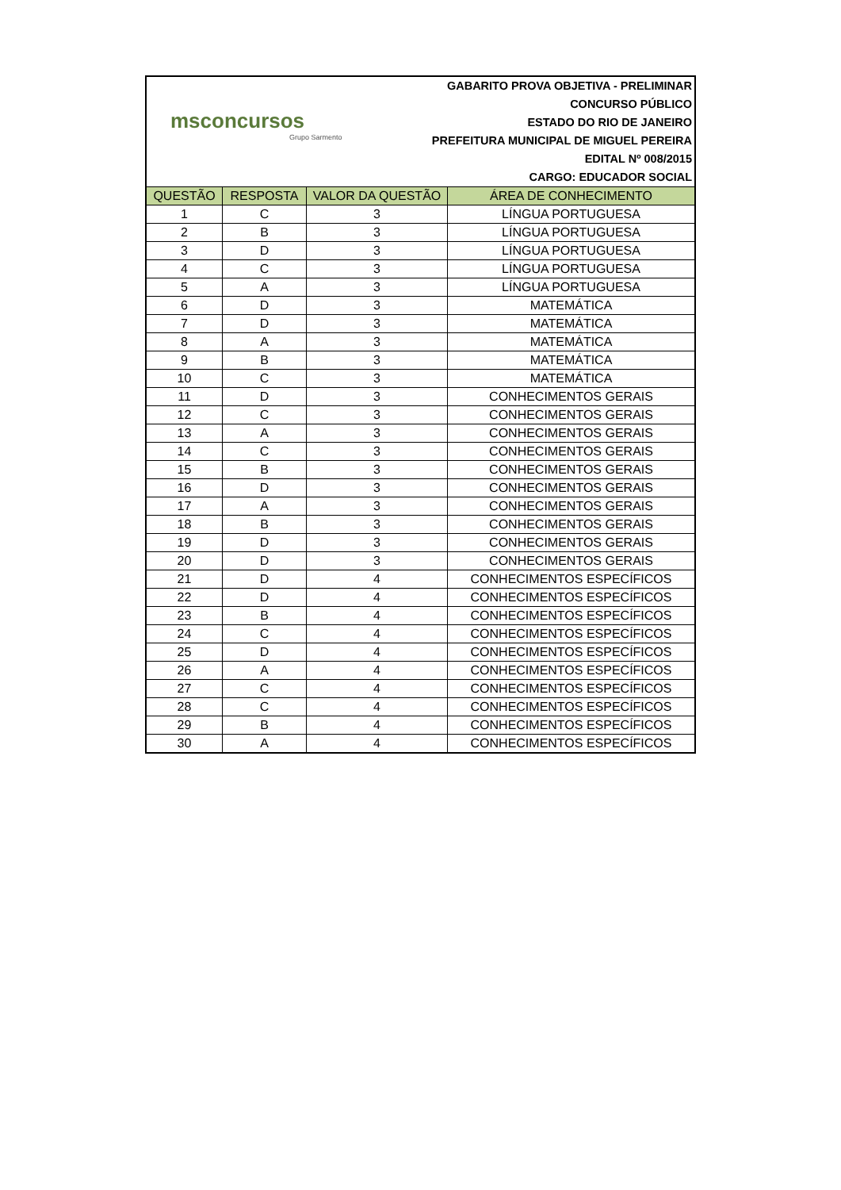msconcursos
Grupo Sarmento
GABARITO PROVA OBJETIVA - PRELIMINAR
CONCURSO PÚBLICO
ESTADO DO RIO DE JANEIRO
PREFEITURA MUNICIPAL DE MIGUEL PEREIRA
EDITAL Nº 008/2015
CARGO: EDUCADOR SOCIAL
| QUESTÃO | RESPOSTA | VALOR DA QUESTÃO | ÁREA DE CONHECIMENTO |
| --- | --- | --- | --- |
| 1 | C | 3 | LÍNGUA PORTUGUESA |
| 2 | B | 3 | LÍNGUA PORTUGUESA |
| 3 | D | 3 | LÍNGUA PORTUGUESA |
| 4 | C | 3 | LÍNGUA PORTUGUESA |
| 5 | A | 3 | LÍNGUA PORTUGUESA |
| 6 | D | 3 | MATEMÁTICA |
| 7 | D | 3 | MATEMÁTICA |
| 8 | A | 3 | MATEMÁTICA |
| 9 | B | 3 | MATEMÁTICA |
| 10 | C | 3 | MATEMÁTICA |
| 11 | D | 3 | CONHECIMENTOS GERAIS |
| 12 | C | 3 | CONHECIMENTOS GERAIS |
| 13 | A | 3 | CONHECIMENTOS GERAIS |
| 14 | C | 3 | CONHECIMENTOS GERAIS |
| 15 | B | 3 | CONHECIMENTOS GERAIS |
| 16 | D | 3 | CONHECIMENTOS GERAIS |
| 17 | A | 3 | CONHECIMENTOS GERAIS |
| 18 | B | 3 | CONHECIMENTOS GERAIS |
| 19 | D | 3 | CONHECIMENTOS GERAIS |
| 20 | D | 3 | CONHECIMENTOS GERAIS |
| 21 | D | 4 | CONHECIMENTOS ESPECÍFICOS |
| 22 | D | 4 | CONHECIMENTOS ESPECÍFICOS |
| 23 | B | 4 | CONHECIMENTOS ESPECÍFICOS |
| 24 | C | 4 | CONHECIMENTOS ESPECÍFICOS |
| 25 | D | 4 | CONHECIMENTOS ESPECÍFICOS |
| 26 | A | 4 | CONHECIMENTOS ESPECÍFICOS |
| 27 | C | 4 | CONHECIMENTOS ESPECÍFICOS |
| 28 | C | 4 | CONHECIMENTOS ESPECÍFICOS |
| 29 | B | 4 | CONHECIMENTOS ESPECÍFICOS |
| 30 | A | 4 | CONHECIMENTOS ESPECÍFICOS |